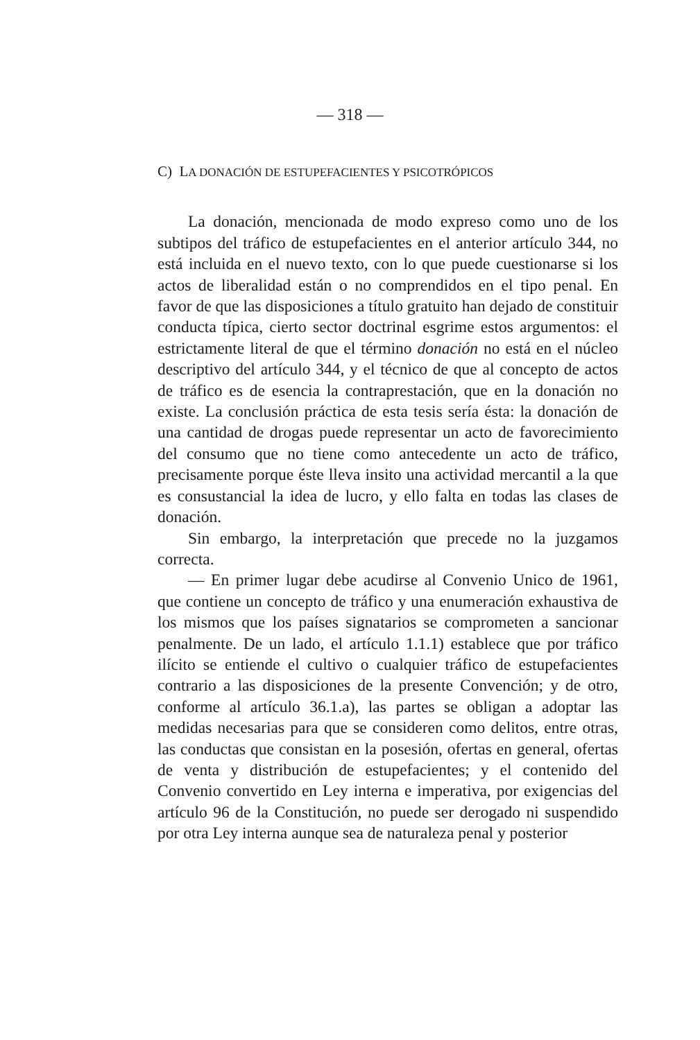— 318 —
C) LA DONACIÓN DE ESTUPEFACIENTES Y PSICOTRÓPICOS
La donación, mencionada de modo expreso como uno de los subtipos del tráfico de estupefacientes en el anterior artículo 344, no está incluida en el nuevo texto, con lo que puede cuestionarse si los actos de liberalidad están o no comprendidos en el tipo penal. En favor de que las disposiciones a título gratuito han dejado de constituir conducta típica, cierto sector doctrinal esgrime estos argumentos: el estrictamente literal de que el término donación no está en el núcleo descriptivo del artículo 344, y el técnico de que al concepto de actos de tráfico es de esencia la contraprestación, que en la donación no existe. La conclusión práctica de esta tesis sería ésta: la donación de una cantidad de drogas puede representar un acto de favorecimiento del consumo que no tiene como antecedente un acto de tráfico, precisamente porque éste lleva insito una actividad mercantil a la que es consustancial la idea de lucro, y ello falta en todas las clases de donación.
Sin embargo, la interpretación que precede no la juzgamos correcta.
— En primer lugar debe acudirse al Convenio Unico de 1961, que contiene un concepto de tráfico y una enumeración exhaustiva de los mismos que los países signatarios se comprometen a sancionar penalmente. De un lado, el artículo 1.1.1) establece que por tráfico ilícito se entiende el cultivo o cualquier tráfico de estupefacientes contrario a las disposiciones de la presente Convención; y de otro, conforme al artículo 36.1.a), las partes se obligan a adoptar las medidas necesarias para que se consideren como delitos, entre otras, las conductas que consistan en la posesión, ofertas en general, ofertas de venta y distribución de estupefacientes; y el contenido del Convenio convertido en Ley interna e imperativa, por exigencias del artículo 96 de la Constitución, no puede ser derogado ni suspendido por otra Ley interna aunque sea de naturaleza penal y posterior